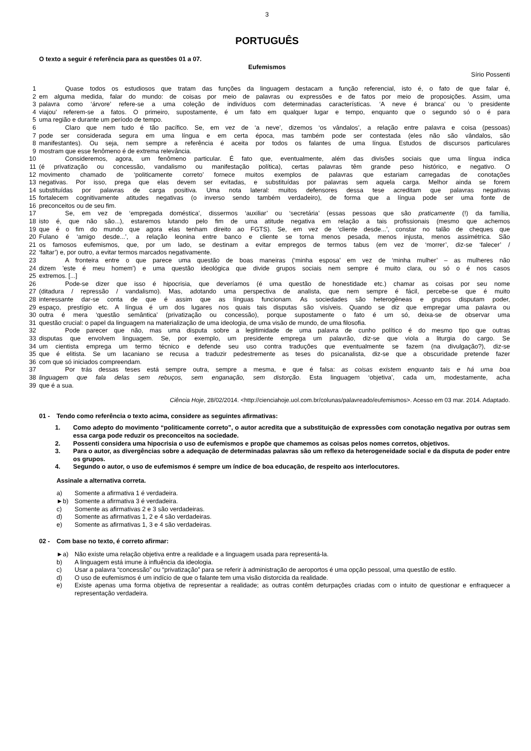3
PORTUGUÊS
O texto a seguir é referência para as questões 01 a 07.
Eufemismos
Sírio Possenti
1 Quase todos os estudiosos que tratam das funções da linguagem destacam a função referencial, isto é, o fato de que falar é,
2 em alguma medida, falar do mundo: de coisas por meio de palavras ou expressões e de fatos por meio de proposições. Assim, uma
3 palavra como ‘árvore’ refere-se a uma coleção de indivíduos com determinadas características. ‘A neve é branca’ ou ‘o presidente
4 viajou’ referem-se a fatos. O primeiro, supostamente, é um fato em qualquer lugar e tempo, enquanto que o segundo só o é para
5 uma região e durante um período de tempo.
6 Claro que nem tudo é tão pacífico. Se, em vez de ‘a neve’, dizemos ‘os vândalos’, a relação entre palavra e coisa (pessoas)
7 pode ser considerada segura em uma língua e em certa época, mas também pode ser contestada (eles não são vândalos, são
8 manifestantes). Ou seja, nem sempre a referência é aceita por todos os falantes de uma língua. Estudos de discursos particulares
9 mostram que esse fenômeno é de extrema relevância.
10 Consideremos, agora, um fenômeno particular. É fato que, eventualmente, além das divisões sociais que uma língua indica
11 (é privatização ou concessão, vandalismo ou manifestação política), certas palavras têm grande peso histórico, e negativo. O
12 movimento chamado de ‘politicamente correto’ fornece muitos exemplos de palavras que estariam carregadas de conotações
13 negativas. Por isso, prega que elas devem ser evitadas, e substituídas por palavras sem aquela carga. Melhor ainda se forem
14 substituídas por palavras de carga positiva. Uma nota lateral: muitos defensores dessa tese acreditam que palavras negativas
15 fortalecem cognitivamente atitudes negativas (o inverso sendo também verdadeiro), de forma que a língua pode ser uma fonte de
16 preconceitos ou de seu fim.
17 Se, em vez de ‘empregada doméstica’, dissermos ‘auxiliar’ ou ‘secretária’ (essas pessoas que são praticamente (!) da família,
18 isto é, que não são...), estaremos lutando pelo fim de uma atitude negativa em relação a tais profissionais (mesmo que achemos
19 que é o fim do mundo que agora elas tenham direito ao FGTS). Se, em vez de ‘cliente desde...’, constar no talão de cheques que
20 Fulano é ‘amigo desde...’, a relação leonina entre banco e cliente se torna menos pesada, menos injusta, menos assimétrica. São
21 os famosos eufemismos, que, por um lado, se destinam a evitar empregos de termos tabus (em vez de ‘morrer’, diz-se ‘falecer’ /
22 ‘faltar’) e, por outro, a evitar termos marcados negativamente.
23 A fronteira entre o que parece uma questão de boas maneiras (‘minha esposa’ em vez de ‘minha mulher’ – as mulheres não
24 dizem 'este é meu homem') e uma questão ideológica que divide grupos sociais nem sempre é muito clara, ou só o é nos casos
25 extremos. [...]
26 Pode-se dizer que isso é hipocrisia, que deveríamos (é uma questão de honestidade etc.) chamar as coisas por seu nome
27 (ditadura / repressão / vandalismo). Mas, adotando uma perspectiva de analista, que nem sempre é fácil, percebe-se que é muito
28 interessante dar-se conta de que é assim que as línguas funcionam. As sociedades são heterogêneas e grupos disputam poder,
29 espaço, prestígio etc. A língua é um dos lugares nos quais tais disputas são visíveis. Quando se diz que empregar uma palavra ou
30 outra é mera ‘questão semântica’ (privatização ou concessão), porque supostamente o fato é um só, deixa-se de observar uma
31 questão crucial: o papel da linguagem na materialização de uma ideologia, de uma visão de mundo, de uma filosofia.
32 Pode parecer que não, mas uma disputa sobre a legitimidade de uma palavra de cunho político é do mesmo tipo que outras
33 disputas que envolvem linguagem. Se, por exemplo, um presidente emprega um palavrão, diz-se que viola a liturgia do cargo. Se
34 um cientista emprega um termo técnico e defende seu uso contra traduções que eventualmente se fazem (na divulgação?), diz-se
35 que é elitista. Se um lacaniano se recusa a traduzir pedestremente as teses do psicanalista, diz-se que a obscuridade pretende fazer
36 com que só iniciados compreendam.
37 Por trás dessas teses está sempre outra, sempre a mesma, e que é falsa: as coisas existem enquanto tais e há uma boa
38 linguagem que fala delas sem rebuços, sem enganação, sem distorção. Esta linguagem ‘objetiva’, cada um, modestamente, acha
39 que é a sua.
Ciência Hoje, 28/02/2014. <http://cienciahoje.uol.com.br/colunas/palavreado/eufemismos>. Acesso em 03 mar. 2014. Adaptado.
01 - Tendo como referência o texto acima, considere as seguintes afirmativas:
1. Como adepto do movimento “politicamente correto”, o autor acredita que a substituição de expressões com conotação negativa por outras sem essa carga pode reduzir os preconceitos na sociedade.
2. Possenti considera uma hipocrisia o uso de eufemismos e propõe que chamemos as coisas pelos nomes corretos, objetivos.
3. Para o autor, as divergências sobre a adequação de determinadas palavras são um reflexo da heterogeneidade social e da disputa de poder entre os grupos.
4. Segundo o autor, o uso de eufemismos é sempre um índice de boa educação, de respeito aos interlocutores.
Assinale a alternativa correta.
a) Somente a afirmativa 1 é verdadeira.
►b) Somente a afirmativa 3 é verdadeira.
c) Somente as afirmativas 2 e 3 são verdadeiras.
d) Somente as afirmativas 1, 2 e 4 são verdadeiras.
e) Somente as afirmativas 1, 3 e 4 são verdadeiras.
02 - Com base no texto, é correto afirmar:
►a) Não existe uma relação objetiva entre a realidade e a linguagem usada para representá-la.
b) A linguagem está imune à influência da ideologia.
c) Usar a palavra “concessão” ou “privatização” para se referir à administração de aeroportos é uma opção pessoal, uma questão de estilo.
d) O uso de eufemismos é um indício de que o falante tem uma visão distorcida da realidade.
e) Existe apenas uma forma objetiva de representar a realidade; as outras contêm deturpações criadas com o intuito de questionar e enfraquecer a representação verdadeira.